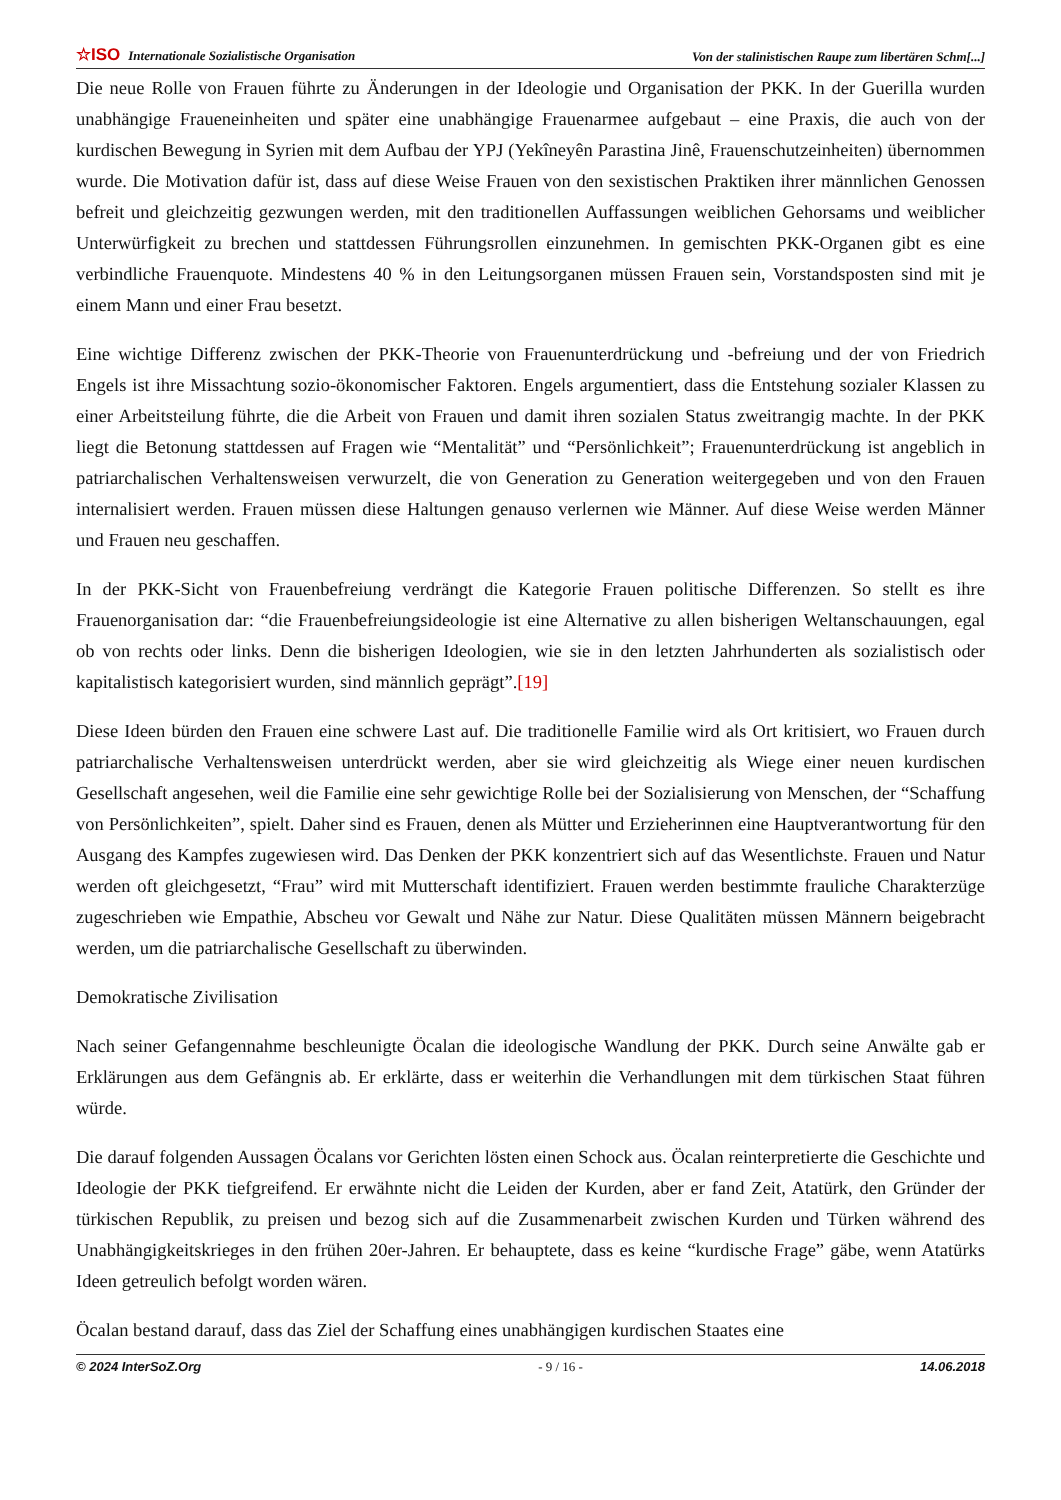☆ISO Internationale Sozialistische Organisation Von der stalinistischen Raupe zum libertären Schm[...]
Die neue Rolle von Frauen führte zu Änderungen in der Ideologie und Organisation der PKK. In der Guerilla wurden unabhängige Fraueneinheiten und später eine unabhängige Frauenarmee aufgebaut – eine Praxis, die auch von der kurdischen Bewegung in Syrien mit dem Aufbau der YPJ (Yekîneyên Parastina Jinê, Frauenschutzeinheiten) übernommen wurde. Die Motivation dafür ist, dass auf diese Weise Frauen von den sexistischen Praktiken ihrer männlichen Genossen befreit und gleichzeitig gezwungen werden, mit den traditionellen Auffassungen weiblichen Gehorsams und weiblicher Unterwürfigkeit zu brechen und stattdessen Führungsrollen einzunehmen. In gemischten PKK-Organen gibt es eine verbindliche Frauenquote. Mindestens 40 % in den Leitungsorganen müssen Frauen sein, Vorstandsposten sind mit je einem Mann und einer Frau besetzt.
Eine wichtige Differenz zwischen der PKK-Theorie von Frauenunterdrückung und -befreiung und der von Friedrich Engels ist ihre Missachtung sozio-ökonomischer Faktoren. Engels argumentiert, dass die Entstehung sozialer Klassen zu einer Arbeitsteilung führte, die die Arbeit von Frauen und damit ihren sozialen Status zweitrangig machte. In der PKK liegt die Betonung stattdessen auf Fragen wie “Mentalität” und “Persönlichkeit”; Frauenunterdrückung ist angeblich in patriarchalischen Verhaltensweisen verwurzelt, die von Generation zu Generation weitergegeben und von den Frauen internalisiert werden. Frauen müssen diese Haltungen genauso verlernen wie Männer. Auf diese Weise werden Männer und Frauen neu geschaffen.
In der PKK-Sicht von Frauenbefreiung verdrängt die Kategorie Frauen politische Differenzen. So stellt es ihre Frauenorganisation dar: “die Frauenbefreiungsideologie ist eine Alternative zu allen bisherigen Weltanschauungen, egal ob von rechts oder links. Denn die bisherigen Ideologien, wie sie in den letzten Jahrhunderten als sozialistisch oder kapitalistisch kategorisiert wurden, sind männlich geprägt”.[19]
Diese Ideen bürden den Frauen eine schwere Last auf. Die traditionelle Familie wird als Ort kritisiert, wo Frauen durch patriarchalische Verhaltensweisen unterdrückt werden, aber sie wird gleichzeitig als Wiege einer neuen kurdischen Gesellschaft angesehen, weil die Familie eine sehr gewichtige Rolle bei der Sozialisierung von Menschen, der “Schaffung von Persönlichkeiten”, spielt. Daher sind es Frauen, denen als Mütter und Erzieherinnen eine Hauptverantwortung für den Ausgang des Kampfes zugewiesen wird. Das Denken der PKK konzentriert sich auf das Wesentlichste. Frauen und Natur werden oft gleichgesetzt, “Frau” wird mit Mutterschaft identifiziert. Frauen werden bestimmte frauliche Charakterzüge zugeschrieben wie Empathie, Abscheu vor Gewalt und Nähe zur Natur. Diese Qualitäten müssen Männern beigebracht werden, um die patriarchalische Gesellschaft zu überwinden.
Demokratische Zivilisation
Nach seiner Gefangennahme beschleunigte Öcalan die ideologische Wandlung der PKK. Durch seine Anwälte gab er Erklärungen aus dem Gefängnis ab. Er erklärte, dass er weiterhin die Verhandlungen mit dem türkischen Staat führen würde.
Die darauf folgenden Aussagen Öcalans vor Gerichten lösten einen Schock aus. Öcalan reinterpretierte die Geschichte und Ideologie der PKK tiefgreifend. Er erwähnte nicht die Leiden der Kurden, aber er fand Zeit, Atatürk, den Gründer der türkischen Republik, zu preisen und bezog sich auf die Zusammenarbeit zwischen Kurden und Türken während des Unabhängigkeitskrieges in den frühen 20er-Jahren. Er behauptete, dass es keine “kurdische Frage” gäbe, wenn Atatürks Ideen getreulich befolgt worden wären.
Öcalan bestand darauf, dass das Ziel der Schaffung eines unabhängigen kurdischen Staates eine
© 2024 InterSoZ.Org - 9 / 16 - 14.06.2018